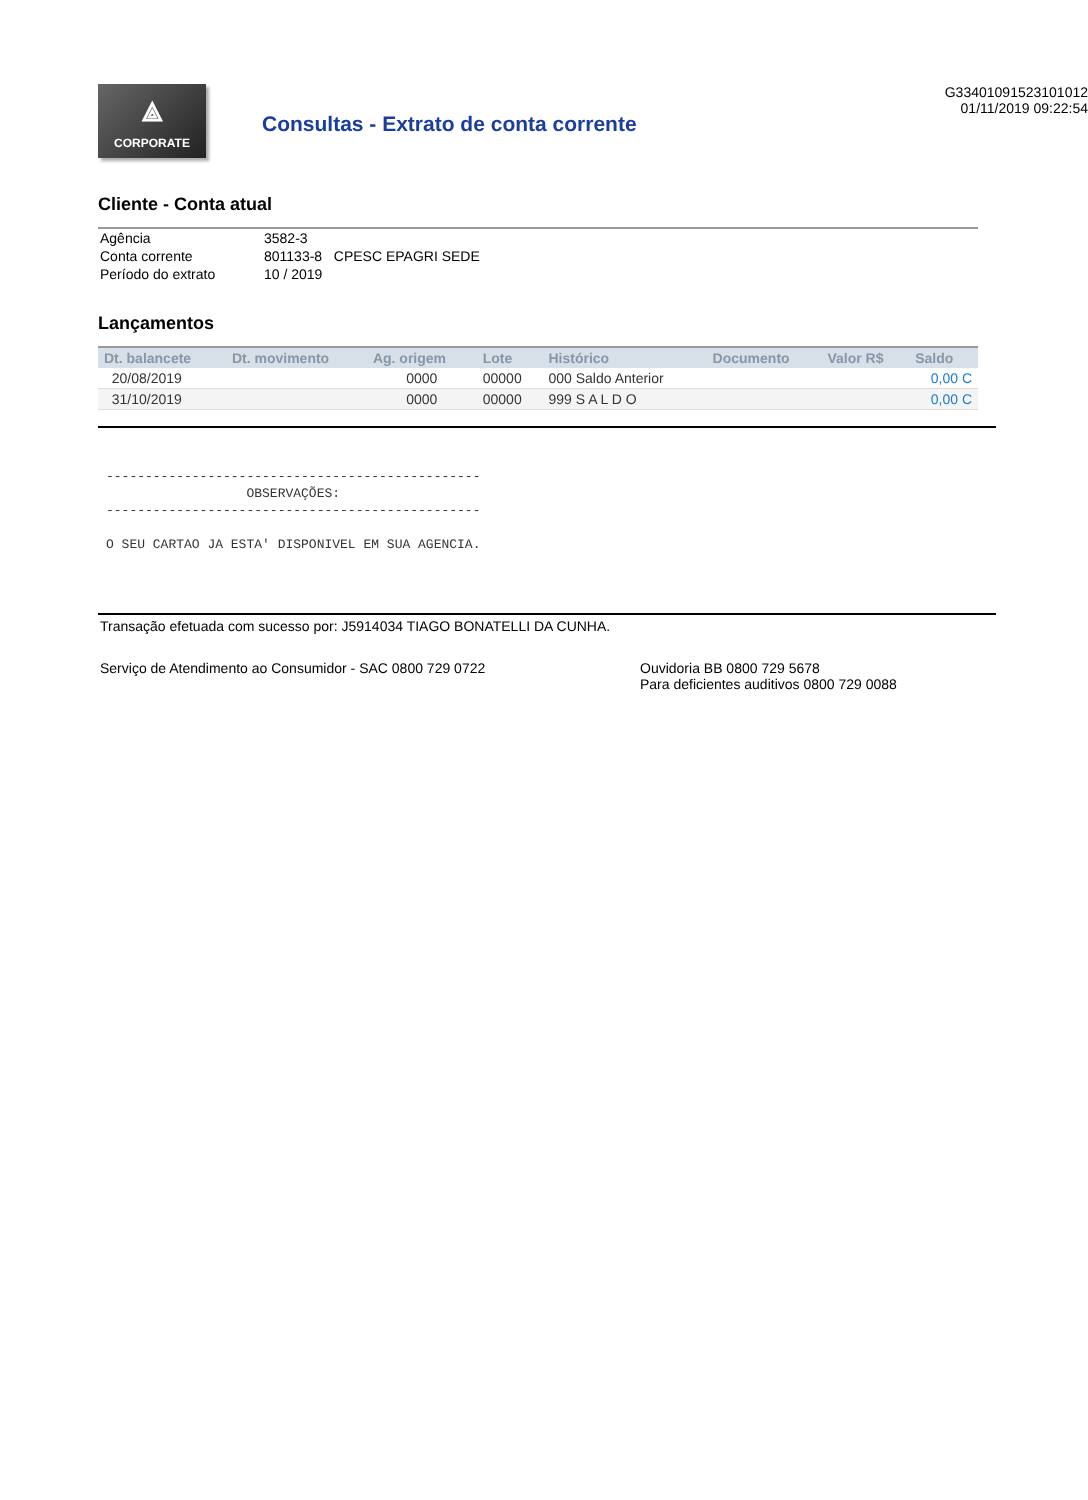⟁
CORPORATE
Consultas - Extrato de conta corrente
G33401091523101012
01/11/2019 09:22:54
Cliente - Conta atual
| Agência | 3582-3 |
| Conta corrente | 801133-8 CPESC EPAGRI SEDE |
| Período do extrato | 10 / 2019 |
Lançamentos
| Dt. balancete | Dt. movimento | Ag. origem | Lote | Histórico | Documento | Valor R$ | Saldo |
| --- | --- | --- | --- | --- | --- | --- | --- |
| 20/08/2019 | | 0000 | 00000 | 000 Saldo Anterior | | | 0,00 C |
| 31/10/2019 | | 0000 | 00000 | 999 S A L D O | | | 0,00 C |
------------------------------------------------ OBSERVAÇÕES: ------------------------------------------------ O SEU CARTAO JA ESTA' DISPONIVEL EM SUA AGENCIA.
Transação efetuada com sucesso por: J5914034 TIAGO BONATELLI DA CUNHA.
Serviço de Atendimento ao Consumidor - SAC 0800 729 0722 Ouvidoria BB 0800 729 5678
Para deficientes auditivos 0800 729 0088